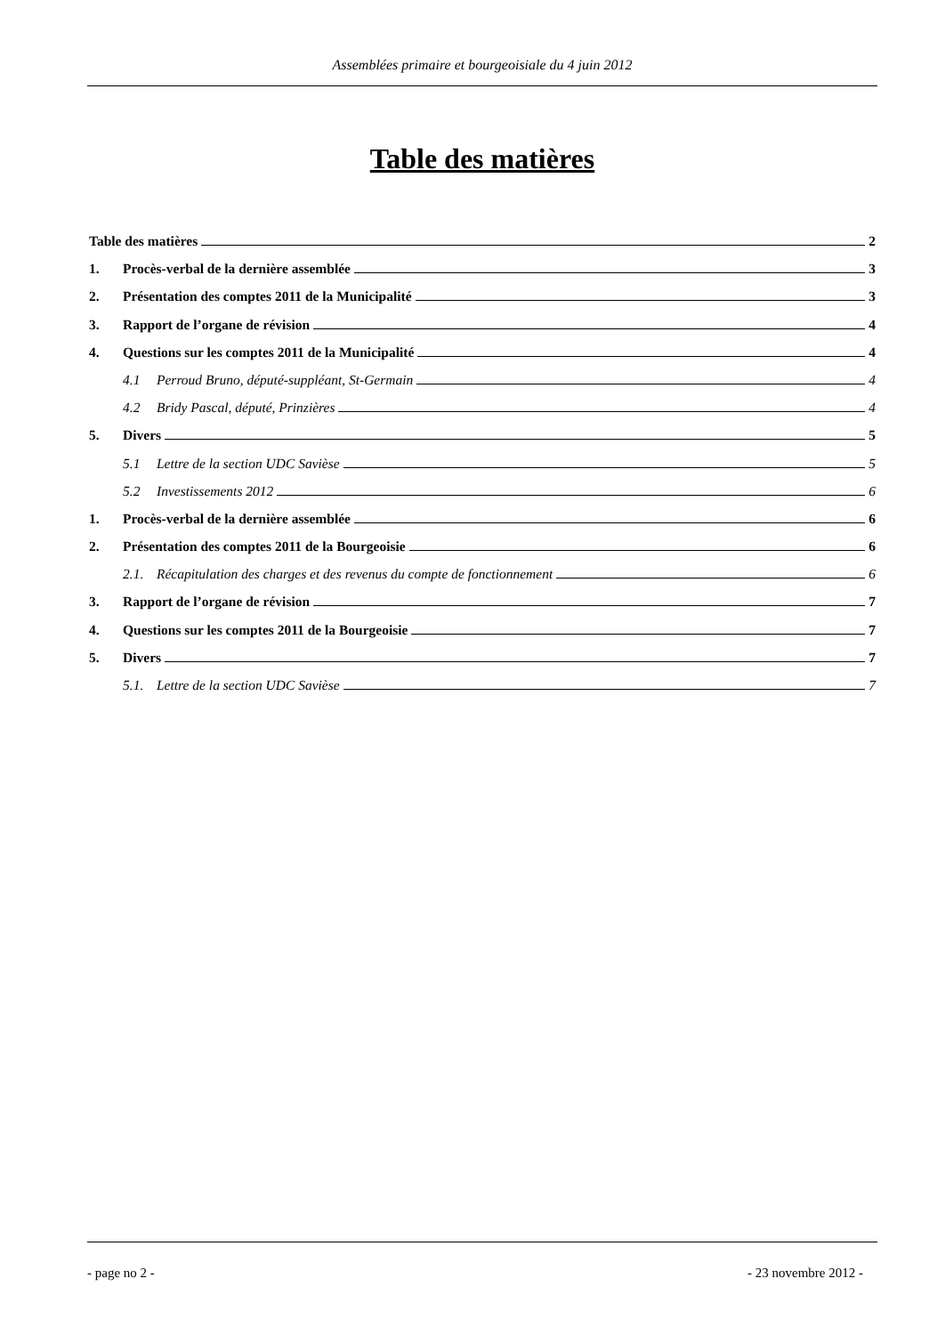Assemblées primaire et bourgeoisiale du 4 juin 2012
Table des matières
Table des matières 2
1. Procès-verbal de la dernière assemblée 3
2. Présentation des comptes 2011 de la Municipalité 3
3. Rapport de l’organe de révision 4
4. Questions sur les comptes 2011 de la Municipalité 4
4.1 Perroud Bruno, député-suppléant, St-Germain 4
4.2 Bridy Pascal, député, Prinzières 4
5. Divers 5
5.1 Lettre de la section UDC Savièse 5
5.2 Investissements 2012 6
1. Procès-verbal de la dernière assemblée 6
2. Présentation des comptes 2011 de la Bourgeoisie 6
2.1. Récapitulation des charges et des revenus du compte de fonctionnement 6
3. Rapport de l’organe de révision 7
4. Questions sur les comptes 2011 de la Bourgeoisie 7
5. Divers 7
5.1. Lettre de la section UDC Savièse 7
- page no 2 - - 23 novembre 2012 -